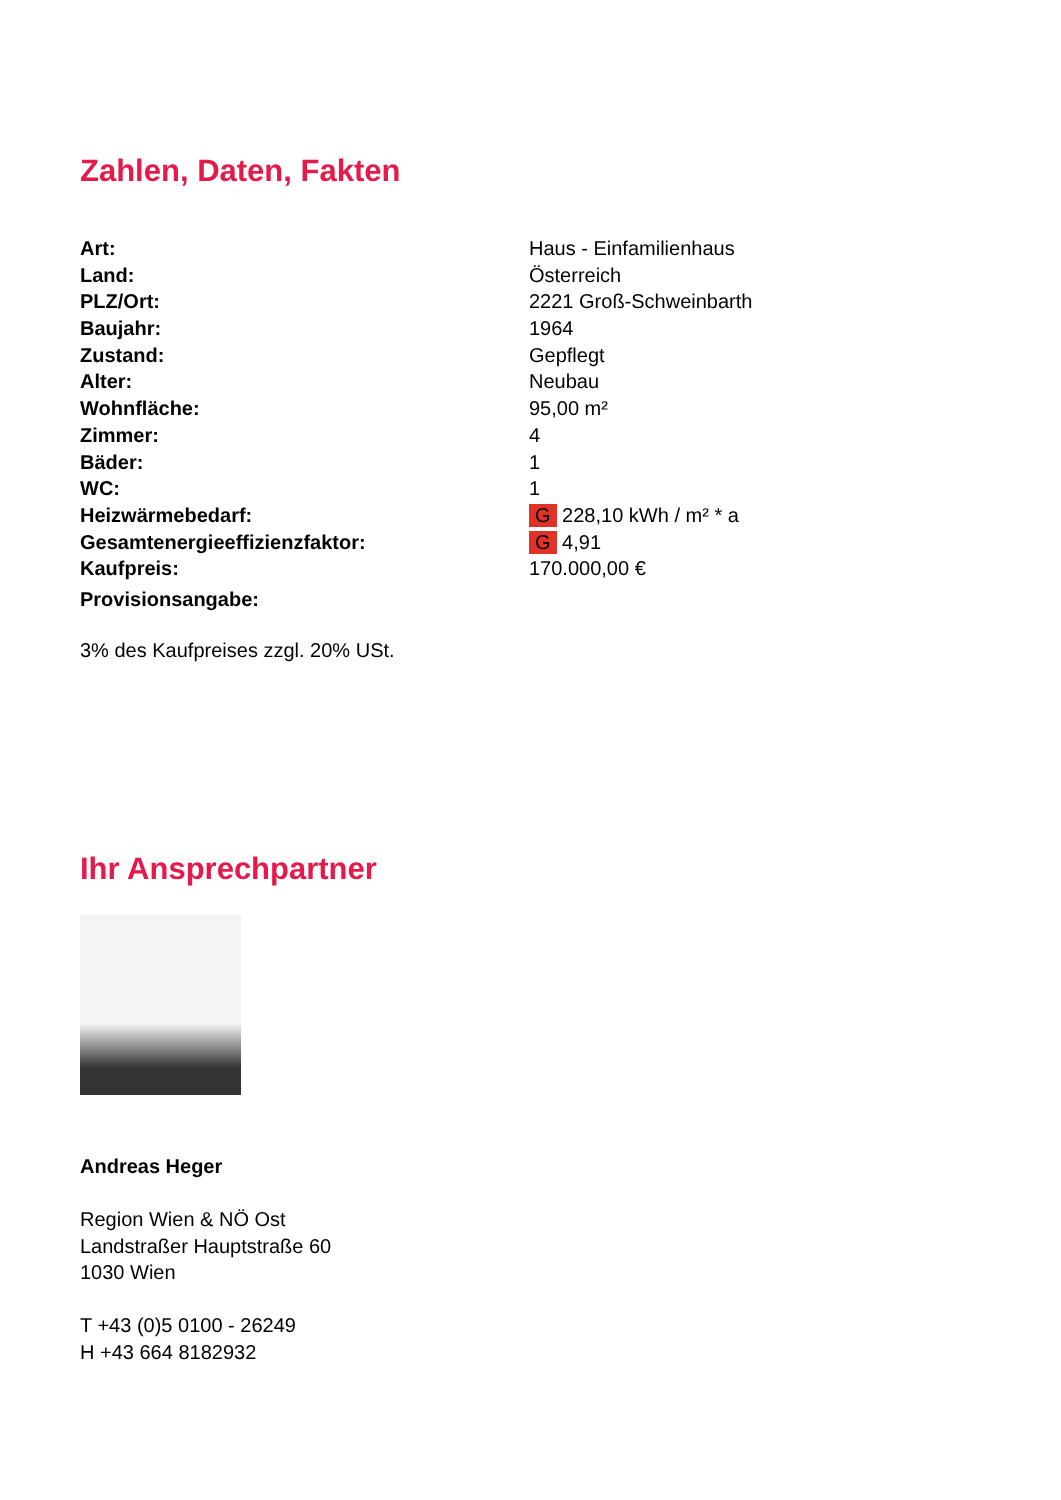Zahlen, Daten, Fakten
| Art: | Haus - Einfamilienhaus |
| Land: | Österreich |
| PLZ/Ort: | 2221 Groß-Schweinbarth |
| Baujahr: | 1964 |
| Zustand: | Gepflegt |
| Alter: | Neubau |
| Wohnfläche: | 95,00 m² |
| Zimmer: | 4 |
| Bäder: | 1 |
| WC: | 1 |
| Heizwärmebedarf: | G 228,10 kWh / m² * a |
| Gesamtenergieeffizienzfaktor: | G 4,91 |
| Kaufpreis: | 170.000,00 € |
| Provisionsangabe: | |
3% des Kaufpreises zzgl. 20% USt.
Ihr Ansprechpartner
Andreas Heger
Region Wien & NÖ Ost
Landstraßer Hauptstraße 60
1030 Wien
T +43 (0)5 0100 - 26249
H +43 664 8182932